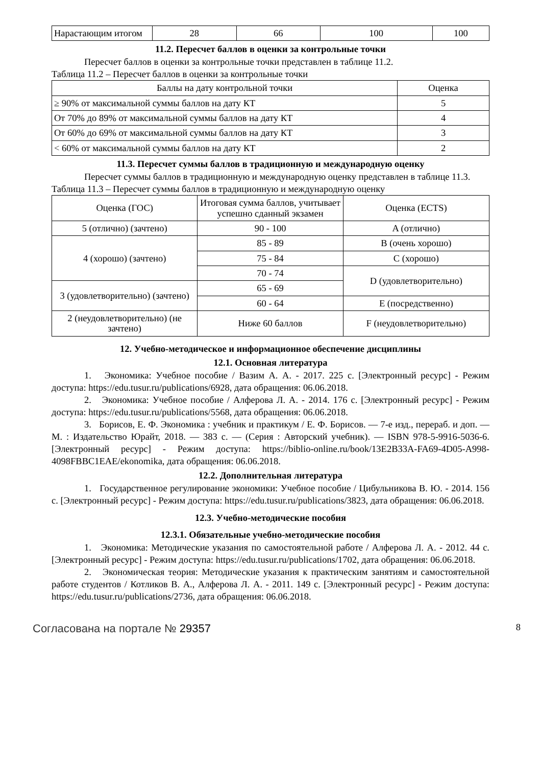| Нарастающим итогом | 28 | 66 | 100 | 100 |
11.2. Пересчет баллов в оценки за контрольные точки
Пересчет баллов в оценки за контрольные точки представлен в таблице 11.2.
Таблица 11.2 – Пересчет баллов в оценки за контрольные точки
| Баллы на дату контрольной точки | Оценка |
| --- | --- |
| ≥ 90% от максимальной суммы баллов на дату КТ | 5 |
| От 70% до 89% от максимальной суммы баллов на дату КТ | 4 |
| От 60% до 69% от максимальной суммы баллов на дату КТ | 3 |
| < 60% от максимальной суммы баллов на дату КТ | 2 |
11.3. Пересчет суммы баллов в традиционную и международную оценку
Пересчет суммы баллов в традиционную и международную оценку представлен в таблице 11.3.
Таблица 11.3 – Пересчет суммы баллов в традиционную и международную оценку
| Оценка (ГОС) | Итоговая сумма баллов, учитывает успешно сданный экзамен | Оценка (ECTS) |
| --- | --- | --- |
| 5 (отлично) (зачтено) | 90 - 100 | A (отлично) |
| 4 (хорошо) (зачтено) | 85 - 89 | B (очень хорошо) |
| | 75 - 84 | C (хорошо) |
| | 70 - 74 | D (удовлетворительно) |
| 3 (удовлетворительно) (зачтено) | 65 - 69 | |
| | 60 - 64 | E (посредственно) |
| 2 (неудовлетворительно) (не зачтено) | Ниже 60 баллов | F (неудовлетворительно) |
12. Учебно-методическое и информационное обеспечение дисциплины
12.1. Основная литература
1. Экономика: Учебное пособие / Вазим А. А. - 2017. 225 с. [Электронный ресурс] - Режим доступа: https://edu.tusur.ru/publications/6928, дата обращения: 06.06.2018.
2. Экономика: Учебное пособие / Алферова Л. А. - 2014. 176 с. [Электронный ресурс] - Режим доступа: https://edu.tusur.ru/publications/5568, дата обращения: 06.06.2018.
3. Борисов, Е. Ф. Экономика : учебник и практикум / Е. Ф. Борисов. — 7-е изд., перераб. и доп. — М. : Издательство Юрайт, 2018. — 383 с. — (Серия : Авторский учебник). — ISBN 978-5-9916-5036-6. [Электронный ресурс] - Режим доступа: https://biblio-online.ru/book/13E2B33A-FA69-4D05-A998-4098FBBC1EAE/ekonomika, дата обращения: 06.06.2018.
12.2. Дополнительная литература
1. Государственное регулирование экономики: Учебное пособие / Цибульникова В. Ю. - 2014. 156 с. [Электронный ресурс] - Режим доступа: https://edu.tusur.ru/publications/3823, дата обращения: 06.06.2018.
12.3. Учебно-методические пособия
12.3.1. Обязательные учебно-методические пособия
1. Экономика: Методические указания по самостоятельной работе / Алферова Л. А. - 2012. 44 с. [Электронный ресурс] - Режим доступа: https://edu.tusur.ru/publications/1702, дата обращения: 06.06.2018.
2. Экономическая теория: Методические указания к практическим занятиям и самостоятельной работе студентов / Котликов В. А., Алферова Л. А. - 2011. 149 с. [Электронный ресурс] - Режим доступа: https://edu.tusur.ru/publications/2736, дата обращения: 06.06.2018.
Согласована на портале № 29357 8